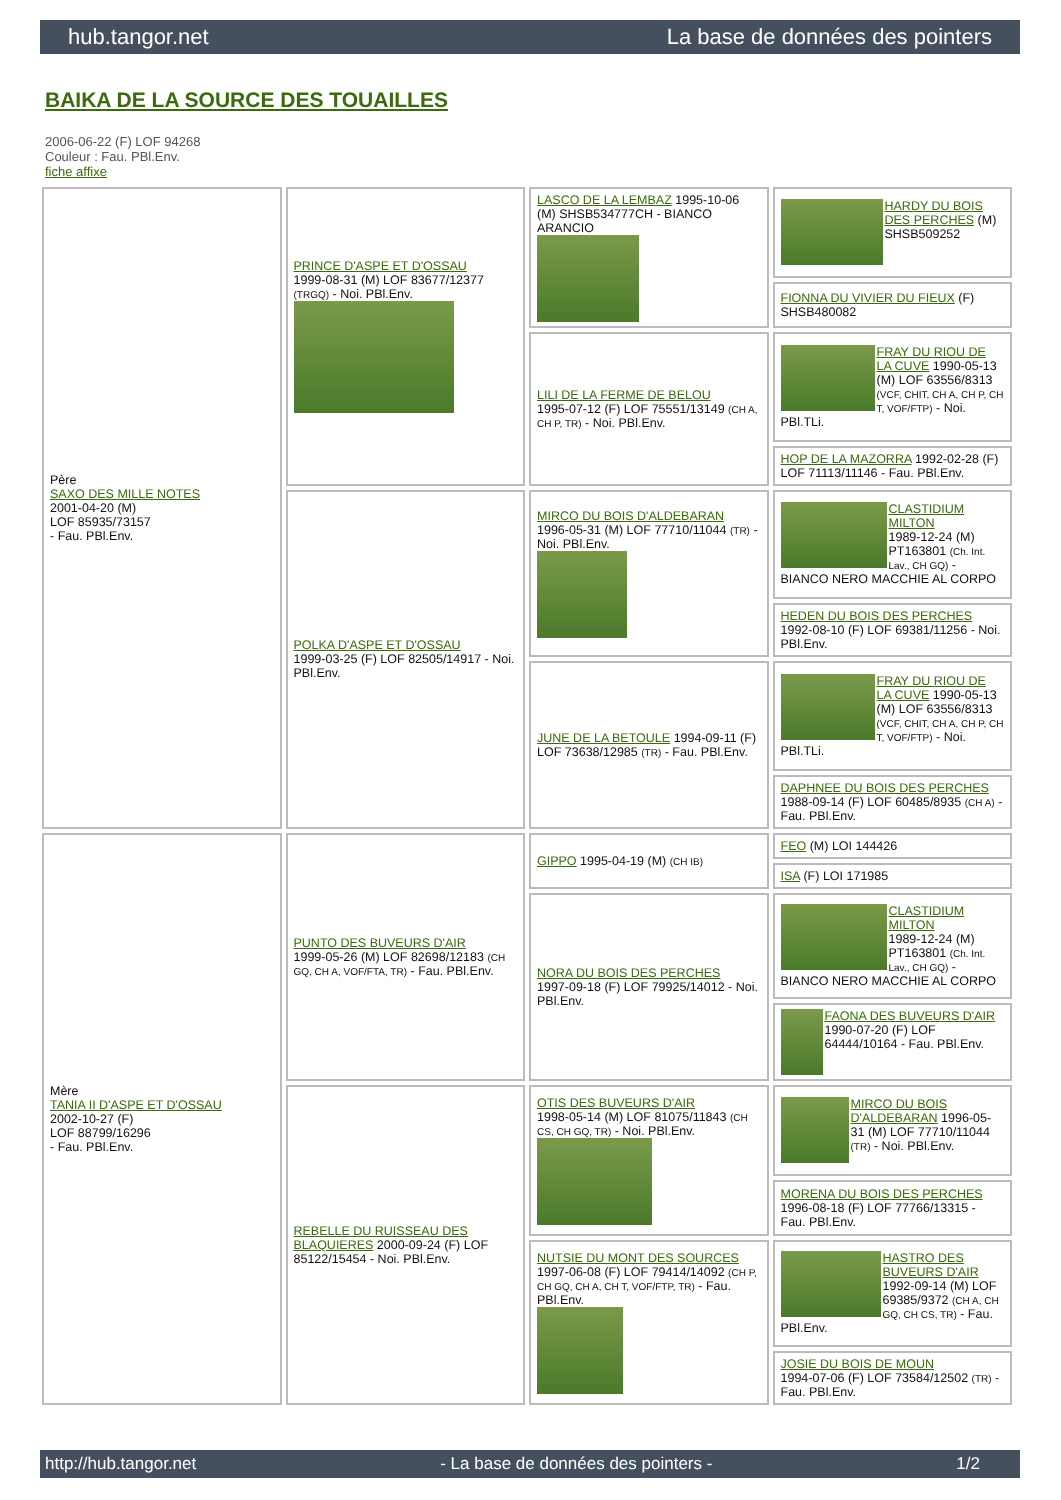hub.tangor.net La base de données des pointers
BAIKA DE LA SOURCE DES TOUAILLES
2006-06-22 (F) LOF 94268
Couleur : Fau. PBl.Env.
fiche affixe
| Père SAXO DES MILLE NOTES 2001-04-20 (M) LOF 85935/73157 - Fau. PBl.Env. | PRINCE D'ASPE ET D'OSSAU 1999-08-31 (M) LOF 83677/12377 (TRGQ) - Noi. PBl.Env. | LASCO DE LA LEMBAZ 1995-10-06 (M) SHSB534777CH - BIANCO ARANCIO | HARDY DU BOIS DES PERCHES (M) SHSB509252 |
| | | | FIONNA DU VIVIER DU FIEUX (F) SHSB480082 |
| | | LILI DE LA FERME DE BELOU 1995-07-12 (F) LOF 75551/13149 (CH A, CH P, TR) - Noi. PBl.Env. | FRAY DU RIOU DE LA CUVE 1990-05-13 (M) LOF 63556/8313 (VCF, CHIT, CH A, CH P, CH T, VOF/FTP) - Noi. PBl.TLi. |
| | | | HOP DE LA MAZORRA 1992-02-28 (F) LOF 71113/11146 - Fau. PBl.Env. |
| | POLKA D'ASPE ET D'OSSAU 1999-03-25 (F) LOF 82505/14917 - Noi. PBl.Env. | MIRCO DU BOIS D'ALDEBARAN 1996-05-31 (M) LOF 77710/11044 (TR) - Noi. PBl.Env. | CLASTIDIUM MILTON 1989-12-24 (M) PT163801 (Ch. Int. Lav., CH GQ) - BIANCO NERO MACCHIE AL CORPO |
| | | | HEDEN DU BOIS DES PERCHES 1992-08-10 (F) LOF 69381/11256 - Noi. PBl.Env. |
| | | JUNE DE LA BETOULE 1994-09-11 (F) LOF 73638/12985 (TR) - Fau. PBl.Env. | FRAY DU RIOU DE LA CUVE 1990-05-13 (M) LOF 63556/8313 (VCF, CHIT, CH A, CH P, CH T, VOF/FTP) - Noi. PBl.TLi. |
| | | | DAPHNEE DU BOIS DES PERCHES 1988-09-14 (F) LOF 60485/8935 (CH A) - Fau. PBl.Env. |
| Mère TANIA II D'ASPE ET D'OSSAU 2002-10-27 (F) LOF 88799/16296 - Fau. PBl.Env. | PUNTO DES BUVEURS D'AIR 1999-05-26 (M) LOF 82698/12183 (CH GQ, CH A, VOF/FTA, TR) - Fau. PBl.Env. | GIPPO 1995-04-19 (M) (CH IB) | FEO (M) LOI 144426 |
| | | | ISA (F) LOI 171985 |
| | | NORA DU BOIS DES PERCHES 1997-09-18 (F) LOF 79925/14012 - Noi. PBl.Env. | CLASTIDIUM MILTON 1989-12-24 (M) PT163801 (Ch. Int. Lav., CH GQ) - BIANCO NERO MACCHIE AL CORPO |
| | | | FAONA DES BUVEURS D'AIR 1990-07-20 (F) LOF 64444/10164 - Fau. PBl.Env. |
| | REBELLE DU RUISSEAU DES BLAQUIERES 2000-09-24 (F) LOF 85122/15454 - Noi. PBl.Env. | OTIS DES BUVEURS D'AIR 1998-05-14 (M) LOF 81075/11843 (CH CS, CH GQ, TR) - Noi. PBl.Env. | MIRCO DU BOIS D'ALDEBARAN 1996-05-31 (M) LOF 77710/11044 (TR) - Noi. PBl.Env. |
| | | | MORENA DU BOIS DES PERCHES 1996-08-18 (F) LOF 77766/13315 - Fau. PBl.Env. |
| | | NUTSIE DU MONT DES SOURCES 1997-06-08 (F) LOF 79414/14092 (CH P, CH GQ, CH A, CH T, VOF/FTP, TR) - Fau. PBl.Env. | HASTRO DES BUVEURS D'AIR 1992-09-14 (M) LOF 69385/9372 (CH A, CH GQ, CH CS, TR) - Fau. PBl.Env. |
| | | | JOSIE DU BOIS DE MOUN 1994-07-06 (F) LOF 73584/12502 (TR) - Fau. PBl.Env. |
http://hub.tangor.net - La base de données des pointers - 1/2